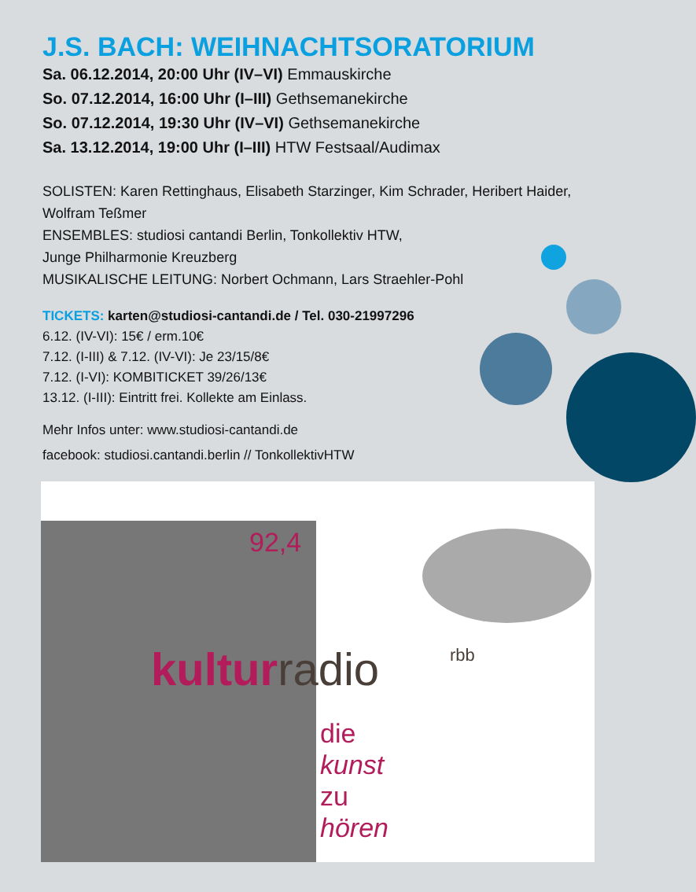J.S. BACH: WEIHNACHTSORATORIUM
Sa. 06.12.2014, 20:00 Uhr (IV–VI) Emmauskirche
So. 07.12.2014, 16:00 Uhr (I–III) Gethsemanekirche
So. 07.12.2014, 19:30 Uhr (IV–VI) Gethsemanekirche
Sa. 13.12.2014, 19:00 Uhr (I–III) HTW Festsaal/Audimax
SOLISTEN: Karen Rettinghaus, Elisabeth Starzinger, Kim Schrader, Heribert Haider, Wolfram Teßmer
ENSEMBLES: studiosi cantandi Berlin, Tonkollektiv HTW,
Junge Philharmonie Kreuzberg
MUSIKALISCHE LEITUNG: Norbert Ochmann, Lars Straehler-Pohl
TICKETS: karten@studiosi-cantandi.de / Tel. 030-21997296
6.12. (IV-VI): 15€ / erm.10€
7.12. (I-III) & 7.12. (IV-VI): Je 23/15/8€
7.12. (I-VI): KOMBITICKET 39/26/13€
13.12. (I-III): Eintritt frei. Kollekte am Einlass.
Mehr Infos unter: www.studiosi-cantandi.de
facebook: studiosi.cantandi.berlin // TonkollektivHTW
92,4
kulturradio rbb
die
kunst
zu
hören